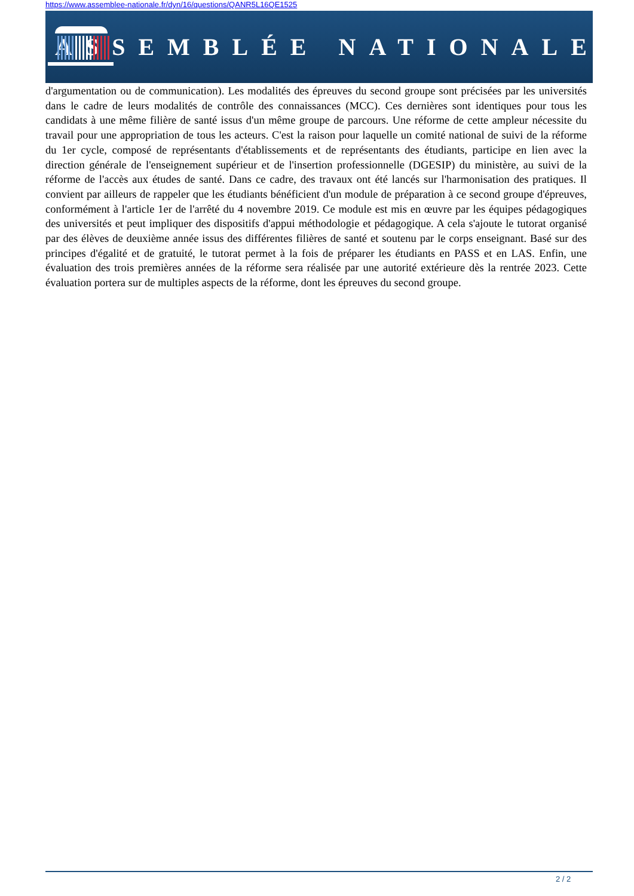https://www.assemblee-nationale.fr/dyn/16/questions/QANR5L16QE1525
ASSEMBLÉE NATIONALE
d'argumentation ou de communication). Les modalités des épreuves du second groupe sont précisées par les universités dans le cadre de leurs modalités de contrôle des connaissances (MCC). Ces dernières sont identiques pour tous les candidats à une même filière de santé issus d'un même groupe de parcours. Une réforme de cette ampleur nécessite du travail pour une appropriation de tous les acteurs. C'est la raison pour laquelle un comité national de suivi de la réforme du 1er cycle, composé de représentants d'établissements et de représentants des étudiants, participe en lien avec la direction générale de l'enseignement supérieur et de l'insertion professionnelle (DGESIP) du ministère, au suivi de la réforme de l'accès aux études de santé. Dans ce cadre, des travaux ont été lancés sur l'harmonisation des pratiques. Il convient par ailleurs de rappeler que les étudiants bénéficient d'un module de préparation à ce second groupe d'épreuves, conformément à l'article 1er de l'arrêté du 4 novembre 2019. Ce module est mis en œuvre par les équipes pédagogiques des universités et peut impliquer des dispositifs d'appui méthodologie et pédagogique. A cela s'ajoute le tutorat organisé par des élèves de deuxième année issus des différentes filières de santé et soutenu par le corps enseignant. Basé sur des principes d'égalité et de gratuité, le tutorat permet à la fois de préparer les étudiants en PASS et en LAS. Enfin, une évaluation des trois premières années de la réforme sera réalisée par une autorité extérieure dès la rentrée 2023. Cette évaluation portera sur de multiples aspects de la réforme, dont les épreuves du second groupe.
2 / 2